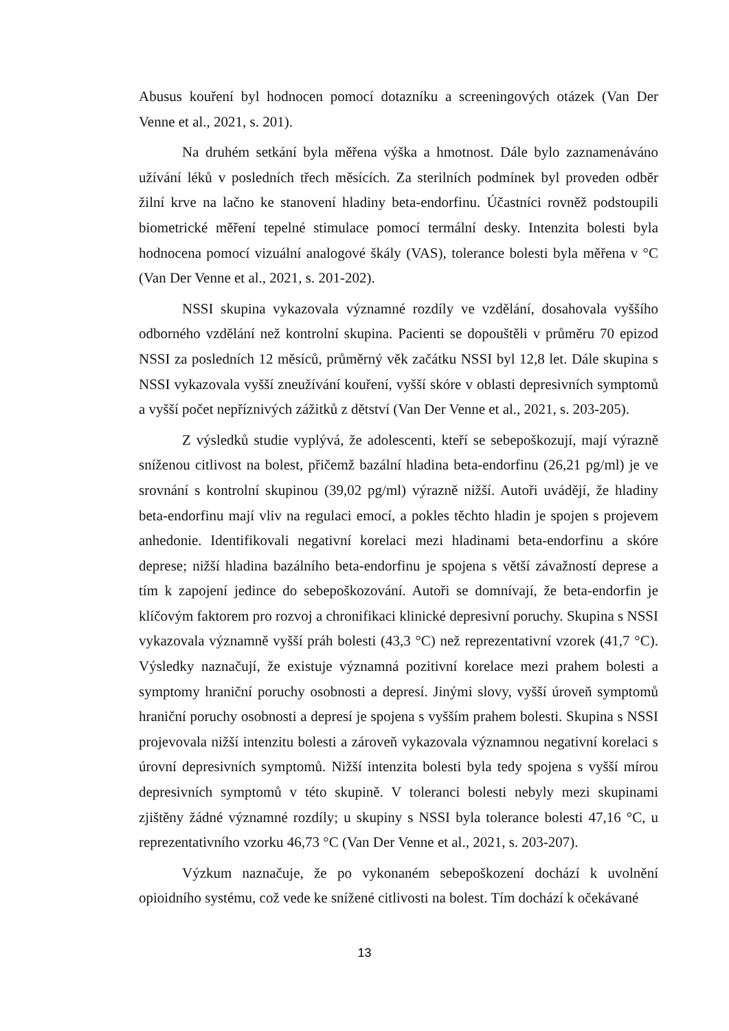Abusus kouření byl hodnocen pomocí dotazníku a screeningových otázek (Van Der Venne et al., 2021, s. 201).
Na druhém setkání byla měřena výška a hmotnost. Dále bylo zaznamenáváno užívání léků v posledních třech měsících. Za sterilních podmínek byl proveden odběr žilní krve na lačno ke stanovení hladiny beta-endorfinu. Účastníci rovněž podstoupili biometrické měření tepelné stimulace pomocí termální desky. Intenzita bolesti byla hodnocena pomocí vizuální analogové škály (VAS), tolerance bolesti byla měřena v °C (Van Der Venne et al., 2021, s. 201-202).
NSSI skupina vykazovala významné rozdíly ve vzdělání, dosahovala vyššího odborného vzdělání než kontrolní skupina. Pacienti se dopouštěli v průměru 70 epizod NSSI za posledních 12 měsíců, průměrný věk začátku NSSI byl 12,8 let. Dále skupina s NSSI vykazovala vyšší zneužívání kouření, vyšší skóre v oblasti depresivních symptomů a vyšší počet nepříznivých zážitků z dětství (Van Der Venne et al., 2021, s. 203-205).
Z výsledků studie vyplývá, že adolescenti, kteří se sebepoškozují, mají výrazně sníženou citlivost na bolest, přičemž bazální hladina beta-endorfinu (26,21 pg/ml) je ve srovnání s kontrolní skupinou (39,02 pg/ml) výrazně nižší. Autoři uvádějí, že hladiny beta-endorfinu mají vliv na regulaci emocí, a pokles těchto hladin je spojen s projevem anhedonie. Identifikovali negativní korelaci mezi hladinami beta-endorfinu a skóre deprese; nižší hladina bazálního beta-endorfinu je spojena s větší závažností deprese a tím k zapojení jedince do sebepoškozování. Autoři se domnívají, že beta-endorfin je klíčovým faktorem pro rozvoj a chronifikaci klinické depresivní poruchy. Skupina s NSSI vykazovala významně vyšší práh bolesti (43,3 °C) než reprezentativní vzorek (41,7 °C). Výsledky naznačují, že existuje významná pozitivní korelace mezi prahem bolesti a symptomy hraniční poruchy osobnosti a depresí. Jinými slovy, vyšší úroveň symptomů hraniční poruchy osobnosti a depresí je spojena s vyšším prahem bolesti. Skupina s NSSI projevovala nižší intenzitu bolesti a zároveň vykazovala významnou negativní korelaci s úrovní depresivních symptomů. Nižší intenzita bolesti byla tedy spojena s vyšší mírou depresivních symptomů v této skupině. V toleranci bolesti nebyly mezi skupinami zjištěny žádné významné rozdíly; u skupiny s NSSI byla tolerance bolesti 47,16 °C, u reprezentativního vzorku 46,73 °C (Van Der Venne et al., 2021, s. 203-207).
Výzkum naznačuje, že po vykonaném sebepoškození dochází k uvolnění opioidního systému, což vede ke snížené citlivosti na bolest. Tím dochází k očekávané
13